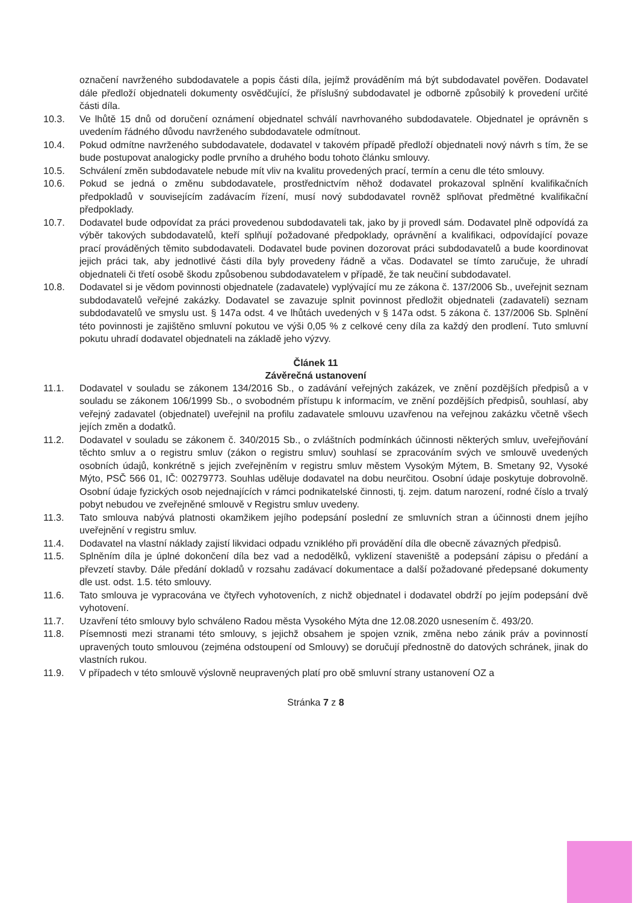označení navrženého subdodavatele a popis části díla, jejímž prováděním má být subdodavatel pověřen. Dodavatel dále předloží objednateli dokumenty osvědčující, že příslušný subdodavatel je odborně způsobilý k provedení určité části díla.
10.3. Ve lhůtě 15 dnů od doručení oznámení objednatel schválí navrhovaného subdodavatele. Objednatel je oprávněn s uvedením řádného důvodu navrženého subdodavatele odmítnout.
10.4. Pokud odmítne navrženého subdodavatele, dodavatel v takovém případě předloží objednateli nový návrh s tím, že se bude postupovat analogicky podle prvního a druhého bodu tohoto článku smlouvy.
10.5. Schválení změn subdodavatele nebude mít vliv na kvalitu provedených prací, termín a cenu dle této smlouvy.
10.6. Pokud se jedná o změnu subdodavatele, prostřednictvím něhož dodavatel prokazoval splnění kvalifikačních předpokladů v souvisejícím zadávacím řízení, musí nový subdodavatel rovněž splňovat předmětné kvalifikační předpoklady.
10.7. Dodavatel bude odpovídat za práci provedenou subdodavateli tak, jako by ji provedl sám. Dodavatel plně odpovídá za výběr takových subdodavatelů, kteří splňují požadované předpoklady, oprávnění a kvalifikaci, odpovídající povaze prací prováděných těmito subdodavateli. Dodavatel bude povinen dozorovat práci subdodavatelů a bude koordinovat jejich práci tak, aby jednotlivé části díla byly provedeny řádně a včas. Dodavatel se tímto zaručuje, že uhradí objednateli či třetí osobě škodu způsobenou subdodavatelem v případě, že tak neučiní subdodavatel.
10.8. Dodavatel si je vědom povinnosti objednatele (zadavatele) vyplývající mu ze zákona č. 137/2006 Sb., uveřejnit seznam subdodavatelů veřejné zakázky. Dodavatel se zavazuje splnit povinnost předložit objednateli (zadavateli) seznam subdodavatelů ve smyslu ust. § 147a odst. 4 ve lhůtách uvedených v § 147a odst. 5 zákona č. 137/2006 Sb. Splnění této povinnosti je zajištěno smluvní pokutou ve výši 0,05 % z celkové ceny díla za každý den prodlení. Tuto smluvní pokutu uhradí dodavatel objednateli na základě jeho výzvy.
Článek 11
Závěrečná ustanovení
11.1. Dodavatel v souladu se zákonem 134/2016 Sb., o zadávání veřejných zakázek, ve znění pozdějších předpisů a v souladu se zákonem 106/1999 Sb., o svobodném přístupu k informacím, ve znění pozdějších předpisů, souhlasí, aby veřejný zadavatel (objednatel) uveřejnil na profilu zadavatele smlouvu uzavřenou na veřejnou zakázku včetně všech jejích změn a dodatků.
11.2. Dodavatel v souladu se zákonem č. 340/2015 Sb., o zvláštních podmínkách účinnosti některých smluv, uveřejňování těchto smluv a o registru smluv (zákon o registru smluv) souhlasí se zpracováním svých ve smlouvě uvedených osobních údajů, konkrétně s jejich zveřejněním v registru smluv městem Vysokým Mýtem, B. Smetany 92, Vysoké Mýto, PSČ 566 01, IČ: 00279773. Souhlas uděluje dodavatel na dobu neurčitou. Osobní údaje poskytuje dobrovolně. Osobní údaje fyzických osob nejednajících v rámci podnikatelské činnosti, tj. zejm. datum narození, rodné číslo a trvalý pobyt nebudou ve zveřejněné smlouvě v Registru smluv uvedeny.
11.3. Tato smlouva nabývá platnosti okamžikem jejího podepsání poslední ze smluvních stran a účinnosti dnem jejího uveřejnění v registru smluv.
11.4. Dodavatel na vlastní náklady zajistí likvidaci odpadu vzniklého při provádění díla dle obecně závazných předpisů.
11.5. Splněním díla je úplné dokončení díla bez vad a nedodělků, vyklizení staveniště a podepsání zápisu o předání a převzetí stavby. Dále předání dokladů v rozsahu zadávací dokumentace a další požadované předepsané dokumenty dle ust. odst. 1.5. této smlouvy.
11.6. Tato smlouva je vypracována ve čtyřech vyhotoveních, z nichž objednatel i dodavatel obdrží po jejím podepsání dvě vyhotovení.
11.7. Uzavření této smlouvy bylo schváleno Radou města Vysokého Mýta dne 12.08.2020 usnesením č. 493/20.
11.8. Písemnosti mezi stranami této smlouvy, s jejichž obsahem je spojen vznik, změna nebo zánik práv a povinností upravených touto smlouvou (zejména odstoupení od Smlouvy) se doručují přednostně do datových schránek, jinak do vlastních rukou.
11.9. V případech v této smlouvě výslovně neupravených platí pro obě smluvní strany ustanovení OZ a
Stránka 7 z 8